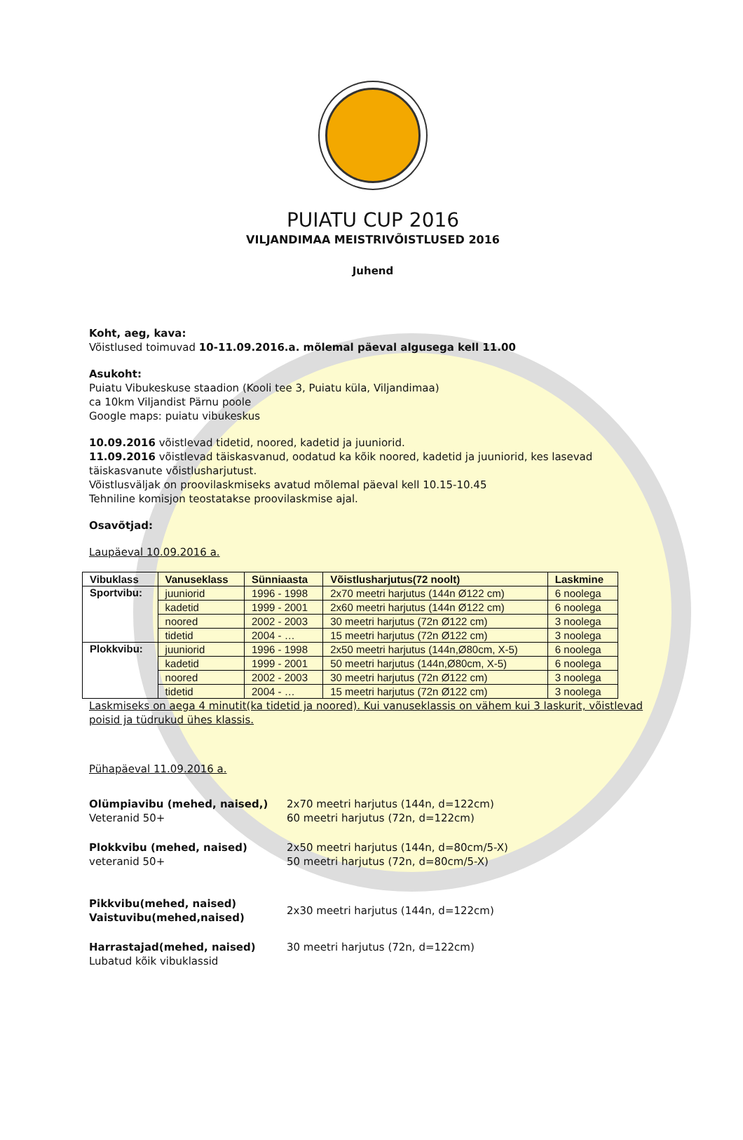PUIATU CUP 2016
VILJANDIMAA MEISTRIVÕISTLUSED 2016
Juhend
Koht, aeg, kava:
Võistlused toimuvad 10-11.09.2016.a. mõlemal päeval algusega kell 11.00
Asukoht:
Puiatu Vibukeskuse staadion (Kooli tee 3, Puiatu küla, Viljandimaa)
ca 10km Viljandist Pärnu poole
Google maps: puiatu vibukeskus
10.09.2016 võistlevad tidetid, noored, kadetid ja juuniorid.
11.09.2016 võistlevad täiskasvanud, oodatud ka kõik noored, kadetid ja juuniorid, kes lasevad täiskasvanute võistlusharjutust.
Võistlusväljak on proovilaskmiseks avatud mõlemal päeval kell 10.15-10.45
Tehniline komisjon teostatakse proovilaskmise ajal.
Osavõtjad:
Laupäeval 10.09.2016 a.
| Vibuklass | Vanuseklass | Sünniaasta | Võistlusharjutus(72 noolt) | Laskmine |
| --- | --- | --- | --- | --- |
| Sportvibu: | juuniorid | 1996 - 1998 | 2x70 meetri harjutus (144n Ø122 cm) | 6 noolega |
| | kadetid | 1999 - 2001 | 2x60 meetri harjutus (144n Ø122 cm) | 6 noolega |
| | noored | 2002 - 2003 | 30 meetri harjutus (72n Ø122 cm) | 3 noolega |
| | tidetid | 2004 - … | 15 meetri harjutus (72n Ø122 cm) | 3 noolega |
| Plokkvibu: | juuniorid | 1996 - 1998 | 2x50 meetri harjutus (144n,Ø80cm, X-5) | 6 noolega |
| | kadetid | 1999 - 2001 | 50 meetri harjutus (144n,Ø80cm, X-5) | 6 noolega |
| | noored | 2002 - 2003 | 30 meetri harjutus (72n Ø122 cm) | 3 noolega |
| | tidetid | 2004 - … | 15 meetri harjutus (72n Ø122 cm) | 3 noolega |
Laskmiseks on aega 4 minutit(ka tidetid ja noored). Kui vanuseklassis on vähem kui 3 laskurit, võistlevad poisid ja tüdrukud ühes klassis.
Pühapäeval 11.09.2016 a.
Olümpiavibu (mehed, naised,)
Veteranid 50+
2x70 meetri harjutus (144n, d=122cm)
60 meetri harjutus (72n, d=122cm)
Plokkvibu (mehed, naised)
veteranid 50+
2x50 meetri harjutus (144n, d=80cm/5-X)
50 meetri harjutus (72n, d=80cm/5-X)
Pikkvibu(mehed, naised)
Vaistuvibu(mehed,naised)
2x30 meetri harjutus (144n, d=122cm)
Harrastajad(mehed, naised)
Lubatud kõik vibuklassid
30 meetri harjutus (72n, d=122cm)